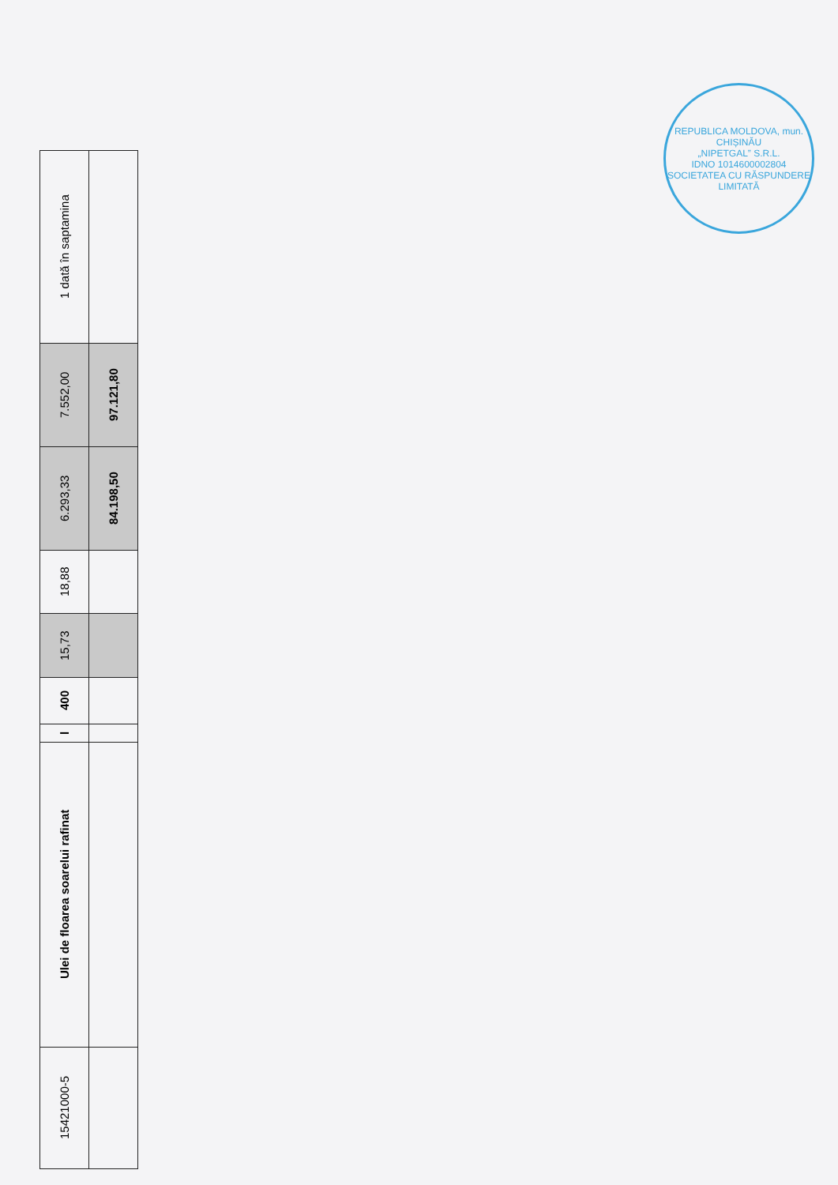| 15421000-5 | Ulei de floarea soarelui rafinat | l | 400 | 15,73 | 18,88 | 6.293,33 | 7.552,00 | 1 dată în saptamina |
| | | | | | | 84.198,50 | 97.121,80 | |
REPUBLICA MOLDOVA, mun. CHIȘINĂU
„NIPETGAL” S.R.L.
IDNO 1014600002804
SOCIETATEA CU RĂSPUNDERE LIMITATĂ